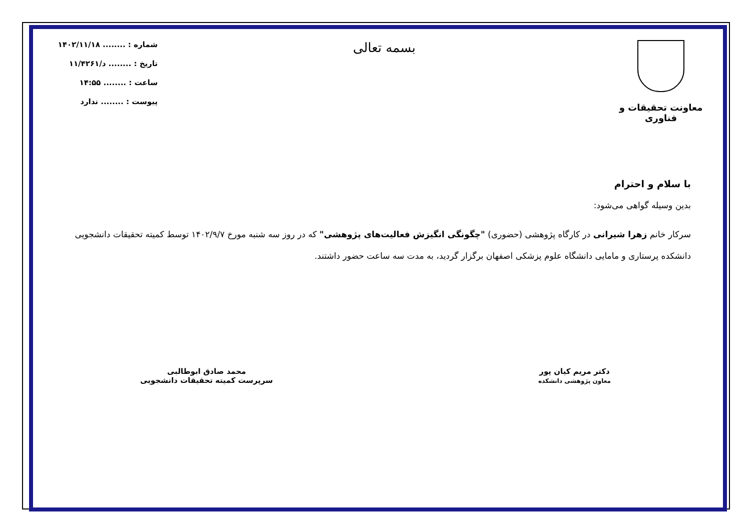معاونت تحقیقات و فناوری
بسمه تعالی
شماره : ........ ۱۴۰۲/۱۱/۱۸
تاریخ : ........ د/۱۱/۴۲۶۱
ساعت : ........ ۱۴:۵۵
پیوست : ........ ندارد
با سلام و احترام
بدین وسیله گواهی می‌شود:
سرکار خانم زهرا شیرانی در کارگاه پژوهشی (حضوری) "چگونگی انگیزش فعالیت‌های پژوهشی" که در روز سه شنبه مورخ ۱۴۰۲/۹/۷ توسط کمیته تحقیقات دانشجویی دانشکده پرستاری و مامایی دانشگاه علوم پزشکی اصفهان برگزار گردید، به مدت سه ساعت حضور داشتند.
دکتر مریم کیان پور
معاون پژوهشی دانشکده
محمد صادق ابوطالبی
سرپرست کمیته تحقیقات دانشجویی